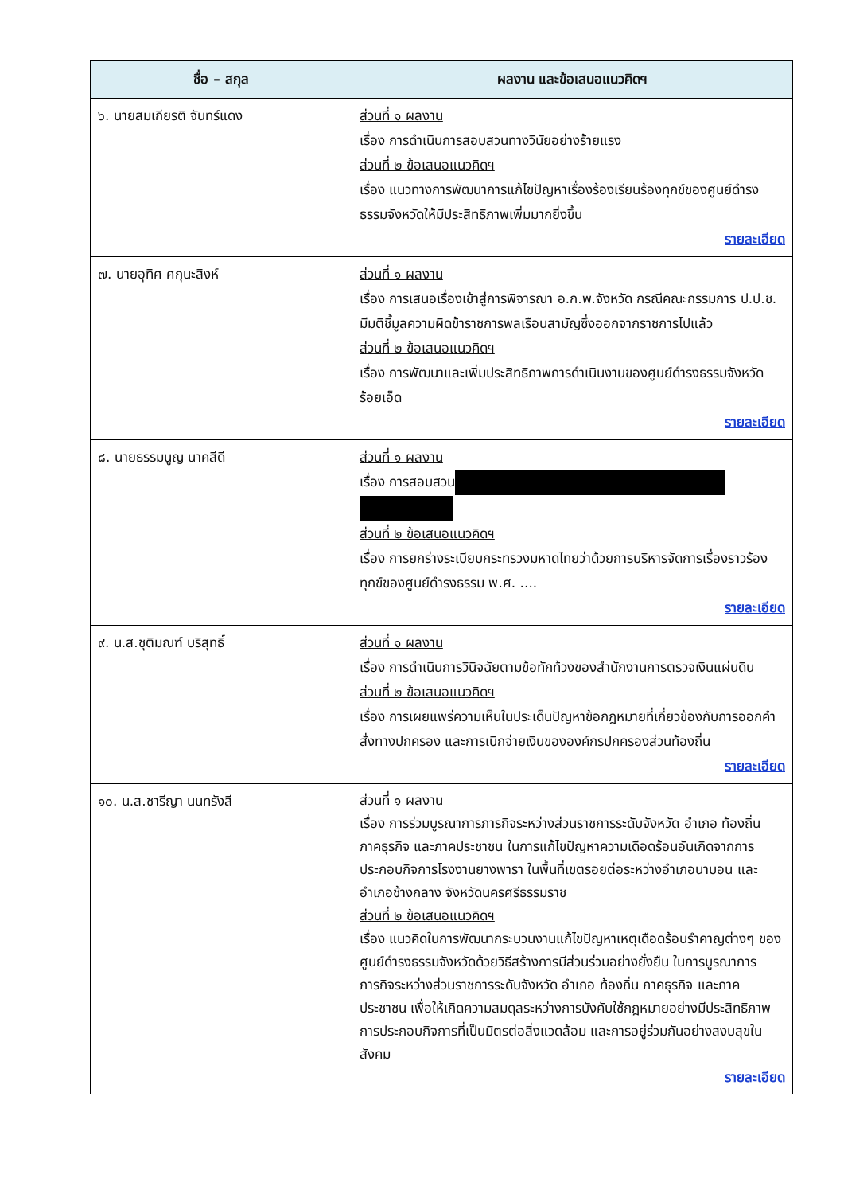| ชื่อ – สกุล | ผลงาน และข้อเสนอแนวคิดฯ |
| --- | --- |
| ๖. นายสมเกียรติ จันทร์แดง | ส่วนที่ ๑ ผลงาน เรื่อง การดำเนินการสอบสวนทางวินัยอย่างร้ายแรง ส่วนที่ ๒ ข้อเสนอแนวคิดฯ เรื่อง แนวทางการพัฒนาการแก้ไขปัญหาเรื่องร้องเรียนร้องทุกข์ของศูนย์ดำรงธรรมจังหวัดให้มีประสิทธิภาพเพิ่มมากยิ่งขึ้น รายละเอียด |
| ๗. นายอุทิศ ศกุนะสิงห์ | ส่วนที่ ๑ ผลงาน เรื่อง การเสนอเรื่องเข้าสู่การพิจารณา อ.ก.พ.จังหวัด กรณีคณะกรรมการ ป.ป.ช. มีมติชี้มูลความผิดข้าราชการพลเรือนสามัญซึ่งออกจากราชการไปแล้ว ส่วนที่ ๒ ข้อเสนอแนวคิดฯ เรื่อง การพัฒนาและเพิ่มประสิทธิภาพการดำเนินงานของศูนย์ดำรงธรรมจังหวัดร้อยเอ็ด รายละเอียด |
| ๘. นายธรรมนูญ นาคสีดี | ส่วนที่ ๑ ผลงาน เรื่อง การสอบสวน ส่วนที่ ๒ ข้อเสนอแนวคิดฯ เรื่อง การยกร่างระเบียบกระทรวงมหาดไทยว่าด้วยการบริหารจัดการเรื่องราวร้องทุกข์ของศูนย์ดำรงธรรม พ.ศ. .... รายละเอียด |
| ๙. น.ส.ชุติมณฑ์ บริสุทธิ์ | ส่วนที่ ๑ ผลงาน เรื่อง การดำเนินการวินิจฉัยตามข้อทักท้วงของสำนักงานการตรวจเงินแผ่นดิน ส่วนที่ ๒ ข้อเสนอแนวคิดฯ เรื่อง การเผยแพร่ความเห็นในประเด็นปัญหาข้อกฎหมายที่เกี่ยวข้องกับการออกคำสั่งทางปกครอง และการเบิกจ่ายเงินขององค์กรปกครองส่วนท้องถิ่น รายละเอียด |
| ๑๐. น.ส.ชารีญา นนทรังสี | ส่วนที่ ๑ ผลงาน เรื่อง การร่วมบูรณาการภารกิจระหว่างส่วนราชการระดับจังหวัด อำเภอ ท้องถิ่น ภาคธุรกิจ และภาคประชาชน ในการแก้ไขปัญหาความเดือดร้อนอันเกิดจากการประกอบกิจการโรงงานยางพารา ในพื้นที่เขตรอยต่อระหว่างอำเภอนาบอน และอำเภอช้างกลาง จังหวัดนครศรีธรรมราช ส่วนที่ ๒ ข้อเสนอแนวคิดฯ เรื่อง แนวคิดในการพัฒนากระบวนงานแก้ไขปัญหาเหตุเดือดร้อนรำคาญต่างๆ ของศูนย์ดำรงธรรมจังหวัดด้วยวิธีสร้างการมีส่วนร่วมอย่างยั่งยืน ในการบูรณาการภารกิจระหว่างส่วนราชการระดับจังหวัด อำเภอ ท้องถิ่น ภาคธุรกิจ และภาคประชาชน เพื่อให้เกิดความสมดุลระหว่างการบังคับใช้กฎหมายอย่างมีประสิทธิภาพ การประกอบกิจการที่เป็นมิตรต่อสิ่งแวดล้อม และการอยู่ร่วมกันอย่างสงบสุขในสังคม รายละเอียด |